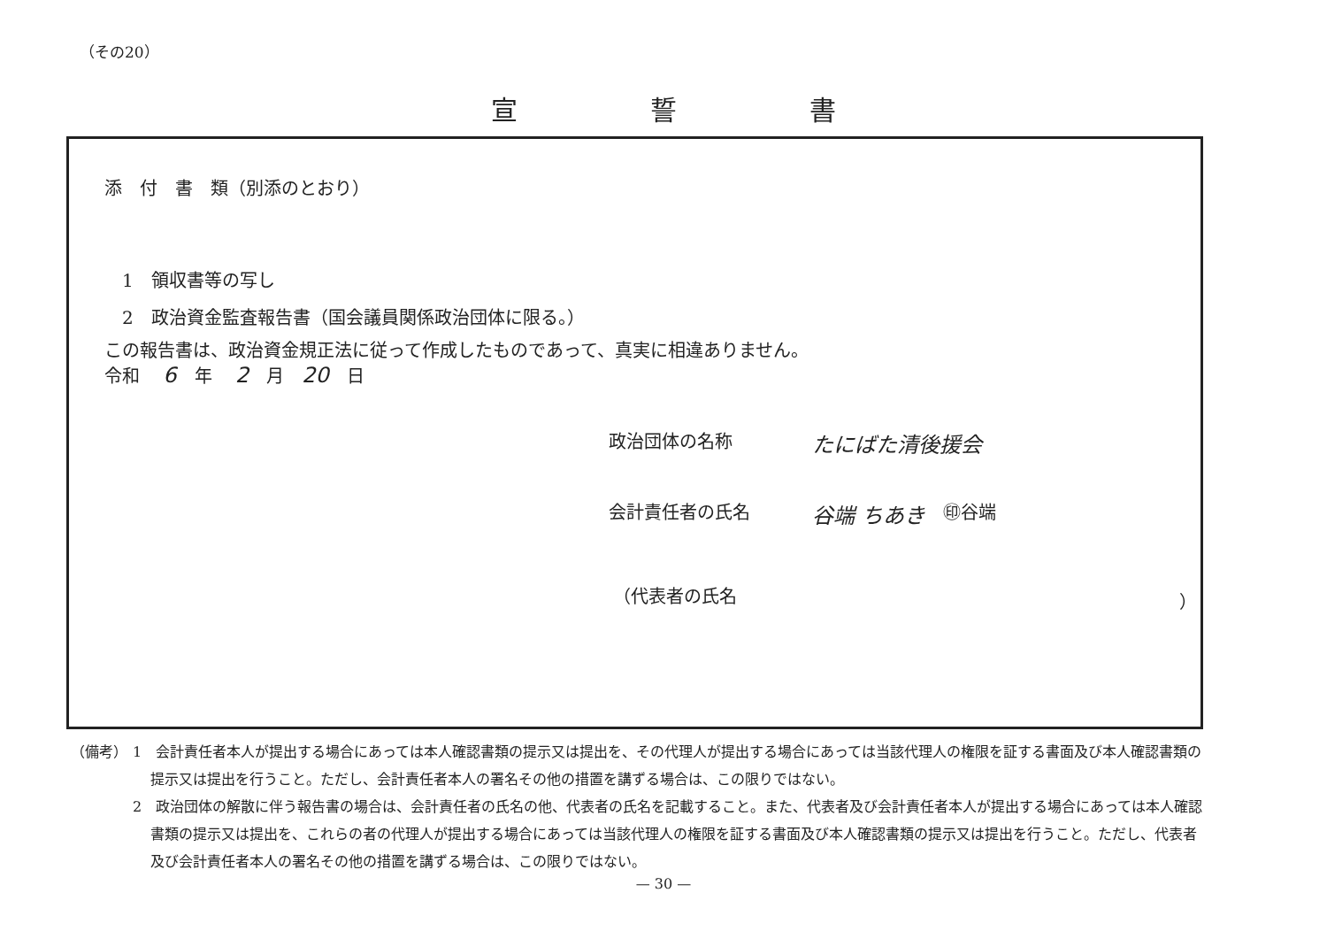（その20）
宣誓書
添　付　書　類（別添のとおり）
1　領収書等の写し
2　政治資金監査報告書（国会議員関係政治団体に限る。）
この報告書は、政治資金規正法に従って作成したものであって、真実に相違ありません。
令和 6 年 2 月 20 日
政治団体の名称 たにばた清後援会
会計責任者の氏名 谷端 ちあき ㊞谷端
（代表者の氏名 ）
（備考） 1　会計責任者本人が提出する場合にあっては本人確認書類の提示又は提出を、その代理人が提出する場合にあっては当該代理人の権限を証する書面及び本人確認書類の提示又は提出を行うこと。ただし、会計責任者本人の署名その他の措置を講ずる場合は、この限りではない。
2　政治団体の解散に伴う報告書の場合は、会計責任者の氏名の他、代表者の氏名を記載すること。また、代表者及び会計責任者本人が提出する場合にあっては本人確認書類の提示又は提出を、これらの者の代理人が提出する場合にあっては当該代理人の権限を証する書面及び本人確認書類の提示又は提出を行うこと。ただし、代表者及び会計責任者本人の署名その他の措置を講ずる場合は、この限りではない。
— 30 —